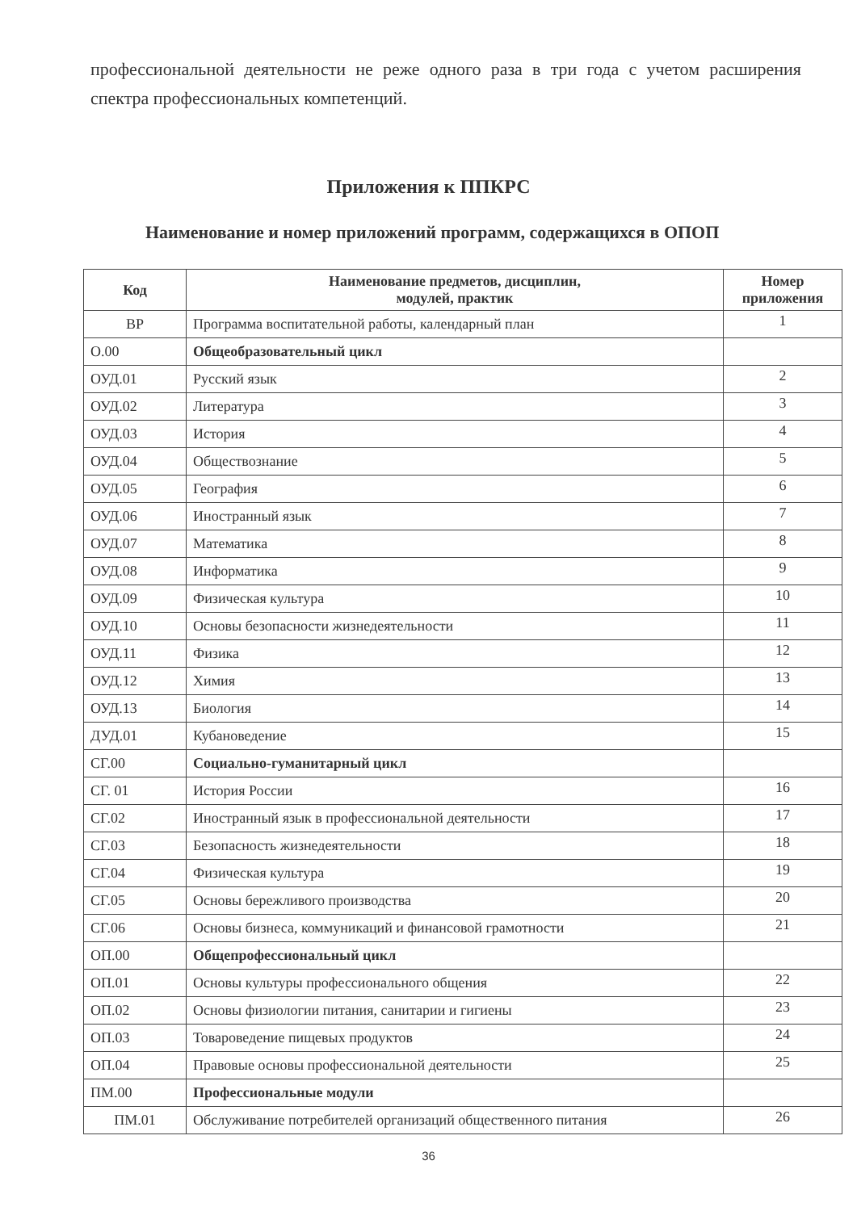профессиональной деятельности не реже одного раза в три года с учетом расширения спектра профессиональных компетенций.
Приложения к ППКРС
Наименование и номер приложений программ, содержащихся в ОПОП
| Код | Наименование предметов, дисциплин, модулей, практик | Номер приложения |
| --- | --- | --- |
| ВР | Программа воспитательной работы, календарный план | 1 |
| О.00 | Общеобразовательный цикл | |
| ОУД.01 | Русский язык | 2 |
| ОУД.02 | Литература | 3 |
| ОУД.03 | История | 4 |
| ОУД.04 | Обществознание | 5 |
| ОУД.05 | География | 6 |
| ОУД.06 | Иностранный язык | 7 |
| ОУД.07 | Математика | 8 |
| ОУД.08 | Информатика | 9 |
| ОУД.09 | Физическая культура | 10 |
| ОУД.10 | Основы безопасности жизнедеятельности | 11 |
| ОУД.11 | Физика | 12 |
| ОУД.12 | Химия | 13 |
| ОУД.13 | Биология | 14 |
| ДУД.01 | Кубановедение | 15 |
| СГ.00 | Социально-гуманитарный цикл | |
| СГ. 01 | История России | 16 |
| СГ.02 | Иностранный язык в профессиональной деятельности | 17 |
| СГ.03 | Безопасность жизнедеятельности | 18 |
| СГ.04 | Физическая культура | 19 |
| СГ.05 | Основы бережливого производства | 20 |
| СГ.06 | Основы бизнеса, коммуникаций и финансовой грамотности | 21 |
| ОП.00 | Общепрофессиональный цикл | |
| ОП.01 | Основы культуры профессионального общения | 22 |
| ОП.02 | Основы физиологии питания, санитарии и гигиены | 23 |
| ОП.03 | Товароведение пищевых продуктов | 24 |
| ОП.04 | Правовые основы профессиональной деятельности | 25 |
| ПМ.00 | Профессиональные модули | |
| ПМ.01 | Обслуживание потребителей организаций общественного питания | 26 |
36